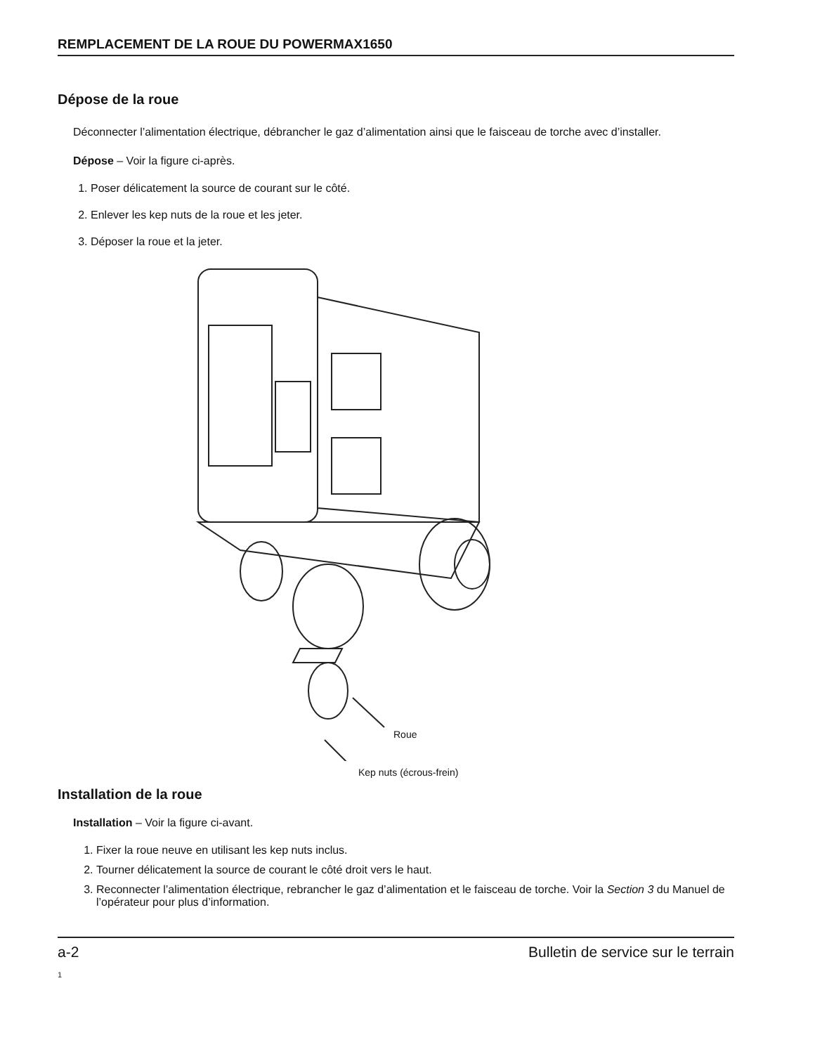REMPLACEMENT DE LA ROUE DU POWERMAX1650
Dépose de la roue
Déconnecter l’alimentation électrique, débrancher le gaz d’alimentation ainsi que le faisceau de torche avec d’installer.
Dépose – Voir la figure ci-après.
1. Poser délicatement la source de courant sur le côté.
2. Enlever les kep nuts de la roue et les jeter.
3. Déposer la roue et la jeter.
Roue
Kep nuts (écrous-frein)
Installation de la roue
Installation – Voir la figure ci-avant.
1. Fixer la roue neuve en utilisant les kep nuts inclus.
2. Tourner délicatement la source de courant le côté droit vers le haut.
3. Reconnecter l’alimentation électrique, rebrancher le gaz d’alimentation et le faisceau de torche. Voir la Section 3 du Manuel de l’opérateur pour plus d’information.
a-2 Bulletin de service sur le terrain
1